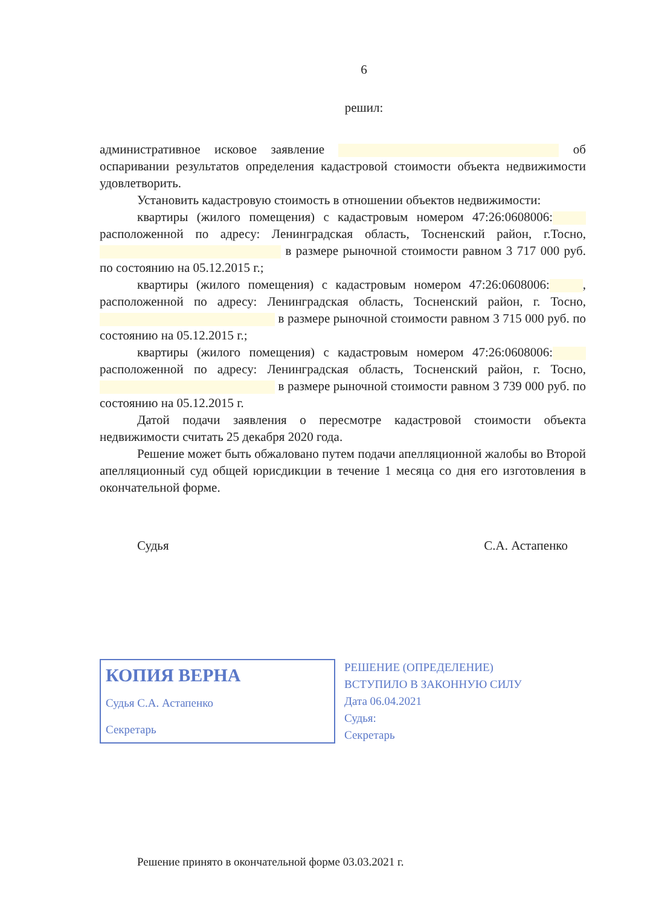6
решил:
административное исковое заявление об оспаривании результатов определения кадастровой стоимости объекта недвижимости удовлетворить.
Установить кадастровую стоимость в отношении объектов недвижимости:
квартиры (жилого помещения) с кадастровым номером 47:26:0608006: расположенной по адресу: Ленинградская область, Тосненский район, г.Тосно, в размере рыночной стоимости равном 3 717 000 руб. по состоянию на 05.12.2015 г.;
квартиры (жилого помещения) с кадастровым номером 47:26:0608006: , расположенной по адресу: Ленинградская область, Тосненский район, г. Тосно, в размере рыночной стоимости равном 3 715 000 руб. по состоянию на 05.12.2015 г.;
квартиры (жилого помещения) с кадастровым номером 47:26:0608006: расположенной по адресу: Ленинградская область, Тосненский район, г. Тосно, в размере рыночной стоимости равном 3 739 000 руб. по состоянию на 05.12.2015 г.
Датой подачи заявления о пересмотре кадастровой стоимости объекта недвижимости считать 25 декабря 2020 года.
Решение может быть обжаловано путем подачи апелляционной жалобы во Второй апелляционный суд общей юрисдикции в течение 1 месяца со дня его изготовления в окончательной форме.
Судья С.А. Астапенко
КОПИЯ ВЕРНА
Судья С.А. Астапенко
Секретарь
РЕШЕНИЕ (ОПРЕДЕЛЕНИЕ)
ВСТУПИЛО В ЗАКОННУЮ СИЛУ
Дата 06.04.2021
Судья:
Секретарь
Решение принято в окончательной форме 03.03.2021 г.